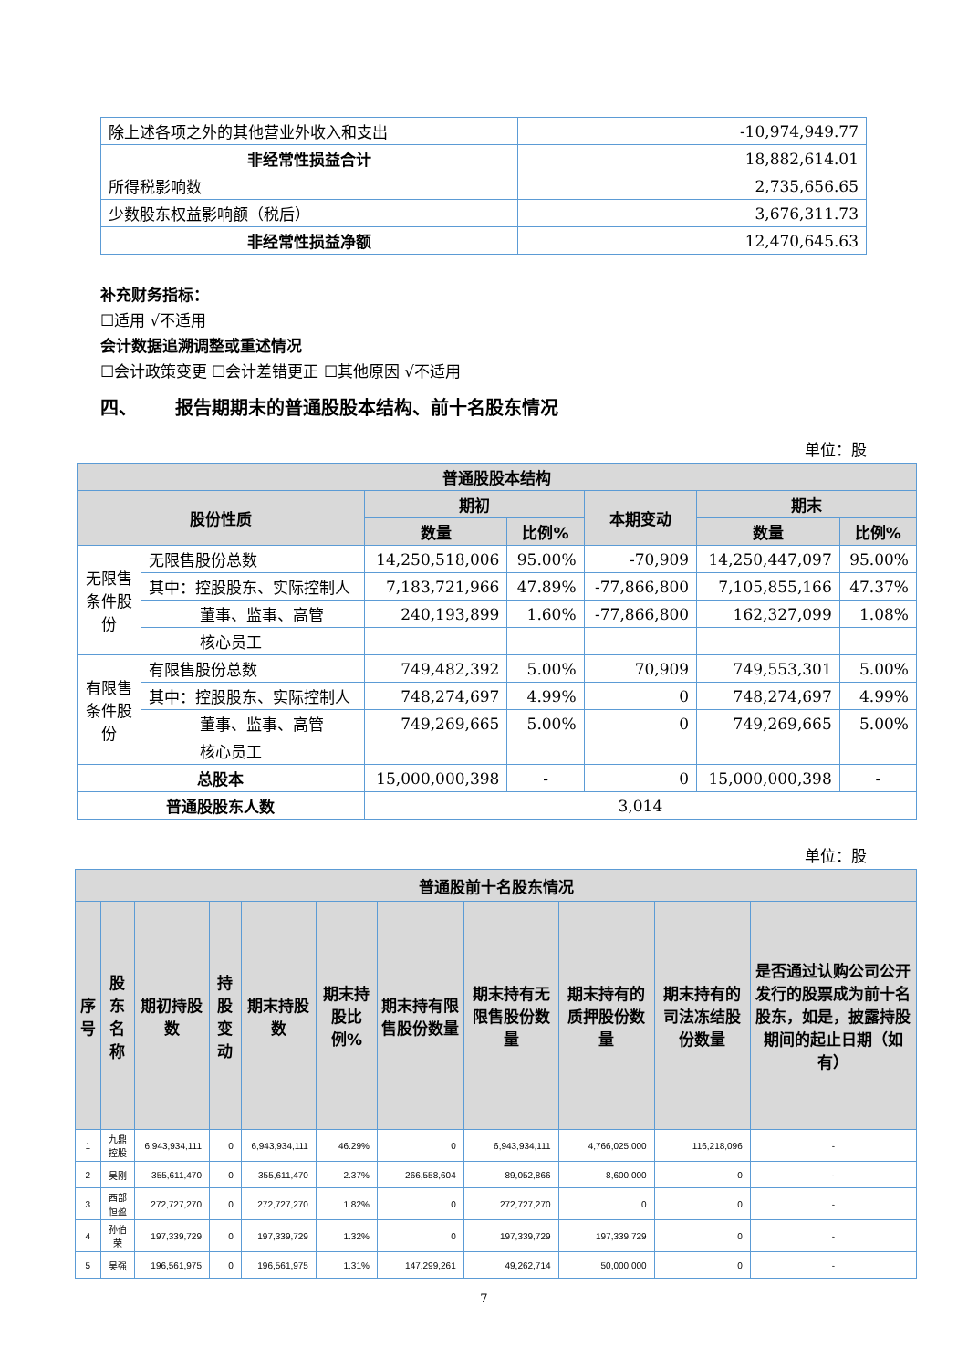| 除上述各项之外的其他营业外收入和支出 | -10,974,949.77 |
| 非经常性损益合计 | 18,882,614.01 |
| 所得税影响数 | 2,735,656.65 |
| 少数股东权益影响额（税后） | 3,676,311.73 |
| 非经常性损益净额 | 12,470,645.63 |
补充财务指标：
☐适用 √不适用
会计数据追溯调整或重述情况
☐会计政策变更 ☐会计差错更正 ☐其他原因 √不适用
四、 报告期期末的普通股股本结构、前十名股东情况
单位：股
| 普通股股本结构 | | | | | | |
| --- | --- | --- | --- | --- | --- | --- |
| 股份性质 | | 期初 | | 本期变动 | 期末 | |
| | | 数量 | 比例% | | 数量 | 比例% |
| 无限售 条件股 份 | 无限售股份总数 | 14,250,518,006 | 95.00% | -70,909 | 14,250,447,097 | 95.00% |
| | 其中：控股股东、实际控制人 | 7,183,721,966 | 47.89% | -77,866,800 | 7,105,855,166 | 47.37% |
| | 董事、监事、高管 | 240,193,899 | 1.60% | -77,866,800 | 162,327,099 | 1.08% |
| | 核心员工 | | | | | |
| 有限售 条件股 份 | 有限售股份总数 | 749,482,392 | 5.00% | 70,909 | 749,553,301 | 5.00% |
| | 其中：控股股东、实际控制人 | 748,274,697 | 4.99% | 0 | 748,274,697 | 4.99% |
| | 董事、监事、高管 | 749,269,665 | 5.00% | 0 | 749,269,665 | 5.00% |
| | 核心员工 | | | | | |
| 总股本 | | 15,000,000,398 | - | 0 | 15,000,000,398 | - |
| 普通股股东人数 | | 3,014 | | | | |
单位：股
| 普通股前十名股东情况 | | | | | | | | | | |
| --- | --- | --- | --- | --- | --- | --- | --- | --- | --- | --- |
| 序号 | 股东名称 | 期初持股数 | 持股变动 | 期末持股数 | 期末持股比例% | 期末持有限售股份数量 | 期末持有无限售股份数量 | 期末持有的质押股份数量 | 期末持有的司法冻结股份数量 | 是否通过认购公司公开发行的股票成为前十名股东，如是，披露持股期间的起止日期（如有） |
| 1 | 九鼎控股 | 6,943,934,111 | 0 | 6,943,934,111 | 46.29% | 0 | 6,943,934,111 | 4,766,025,000 | 116,218,096 | - |
| 2 | 吴刚 | 355,611,470 | 0 | 355,611,470 | 2.37% | 266,558,604 | 89,052,866 | 8,600,000 | 0 | - |
| 3 | 西部恒盈 | 272,727,270 | 0 | 272,727,270 | 1.82% | 0 | 272,727,270 | 0 | 0 | - |
| 4 | 孙伯荣 | 197,339,729 | 0 | 197,339,729 | 1.32% | 0 | 197,339,729 | 197,339,729 | 0 | - |
| 5 | 吴强 | 196,561,975 | 0 | 196,561,975 | 1.31% | 147,299,261 | 49,262,714 | 50,000,000 | 0 | - |
7